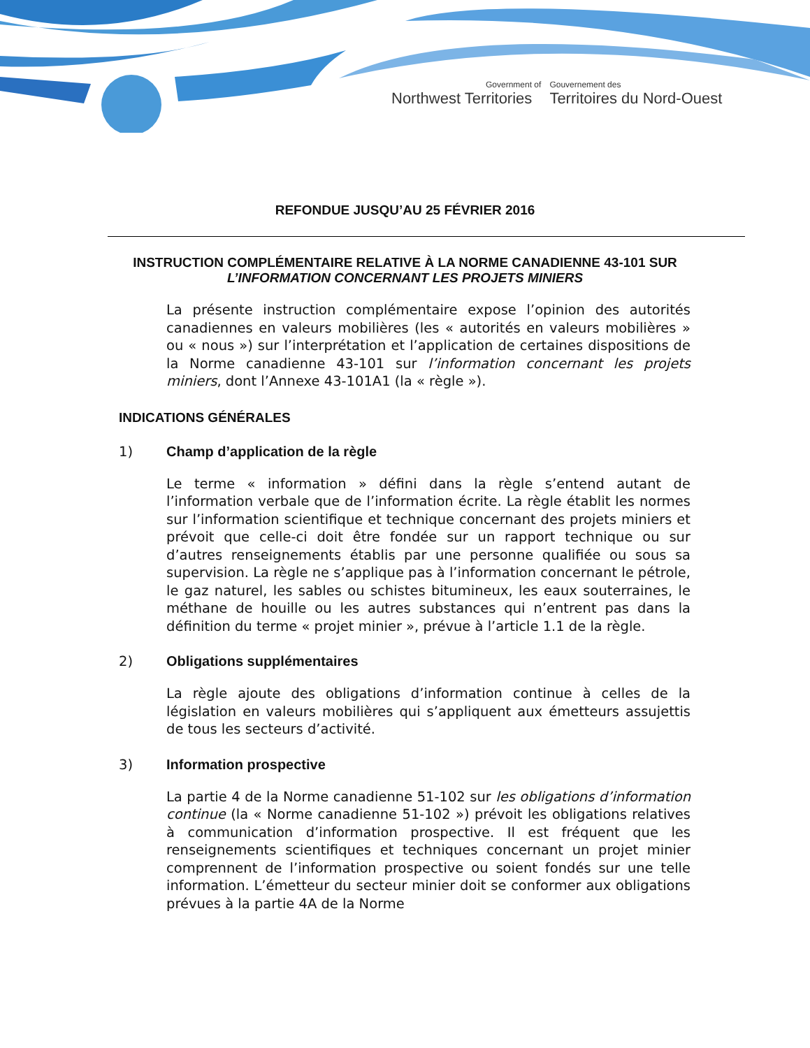Government of
Northwest Territories
Gouvernement des
Territoires du Nord-Ouest
REFONDUE JUSQU’AU 25 FÉVRIER 2016
INSTRUCTION COMPLÉMENTAIRE RELATIVE À LA NORME CANADIENNE 43-101 SUR
L’INFORMATION CONCERNANT LES PROJETS MINIERS
La présente instruction complémentaire expose l’opinion des autorités canadiennes en valeurs mobilières (les « autorités en valeurs mobilières » ou « nous ») sur l’interprétation et l’application de certaines dispositions de la Norme canadienne 43-101 sur l’information concernant les projets miniers, dont l’Annexe 43-101A1 (la « règle »).
INDICATIONS GÉNÉRALES
1) Champ d’application de la règle
Le terme « information » défini dans la règle s’entend autant de l’information verbale que de l’information écrite. La règle établit les normes sur l’information scientifique et technique concernant des projets miniers et prévoit que celle-ci doit être fondée sur un rapport technique ou sur d’autres renseignements établis par une personne qualifiée ou sous sa supervision. La règle ne s’applique pas à l’information concernant le pétrole, le gaz naturel, les sables ou schistes bitumineux, les eaux souterraines, le méthane de houille ou les autres substances qui n’entrent pas dans la définition du terme « projet minier », prévue à l’article 1.1 de la règle.
2) Obligations supplémentaires
La règle ajoute des obligations d’information continue à celles de la législation en valeurs mobilières qui s’appliquent aux émetteurs assujettis de tous les secteurs d’activité.
3) Information prospective
La partie 4 de la Norme canadienne 51-102 sur les obligations d’information continue (la « Norme canadienne 51-102 ») prévoit les obligations relatives à communication d’information prospective. Il est fréquent que les renseignements scientifiques et techniques concernant un projet minier comprennent de l’information prospective ou soient fondés sur une telle information. L’émetteur du secteur minier doit se conformer aux obligations prévues à la partie 4A de la Norme